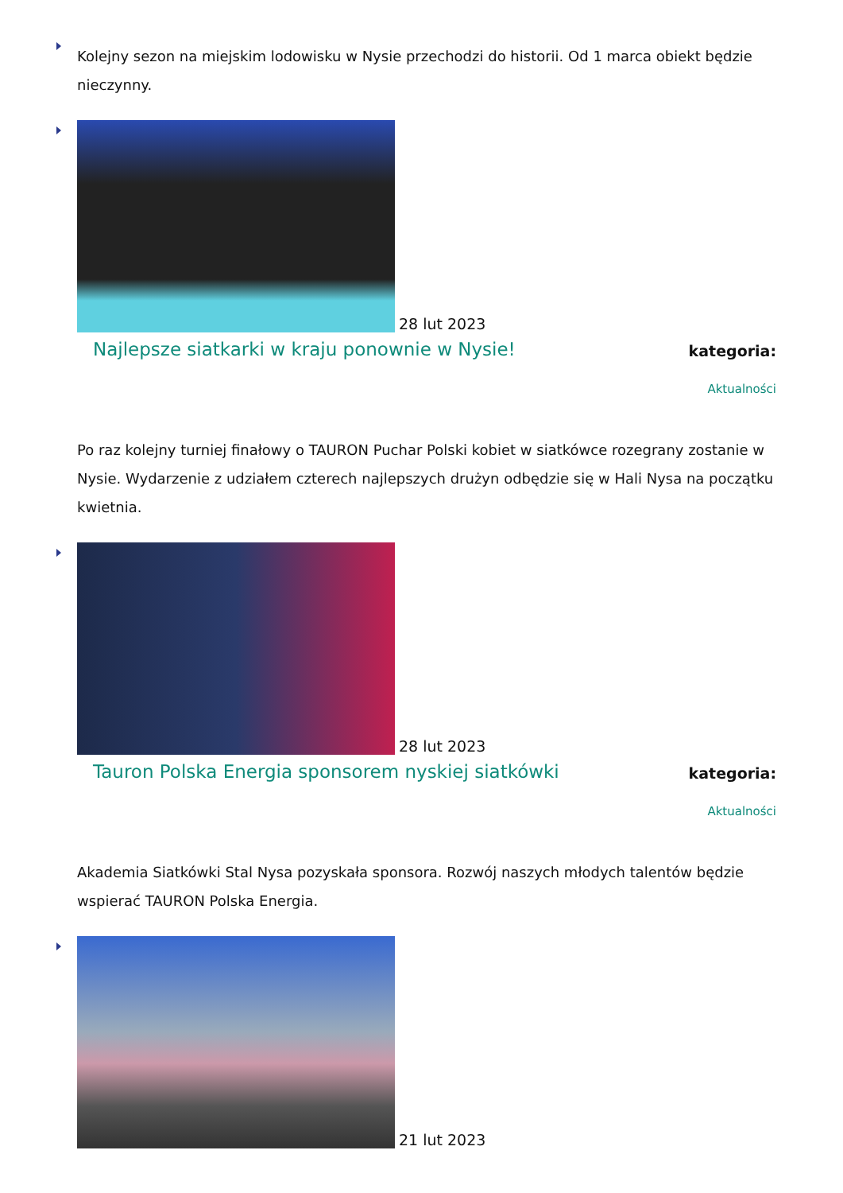Kolejny sezon na miejskim lodowisku w Nysie przechodzi do historii. Od 1 marca obiekt będzie nieczynny.
28 lut 2023
Najlepsze siatkarki w kraju ponownie w Nysie!
kategoria:
Aktualności
Po raz kolejny turniej finałowy o TAURON Puchar Polski kobiet w siatkówce rozegrany zostanie w Nysie. Wydarzenie z udziałem czterech najlepszych drużyn odbędzie się w Hali Nysa na początku kwietnia.
28 lut 2023
Tauron Polska Energia sponsorem nyskiej siatkówki
kategoria:
Aktualności
Akademia Siatkówki Stal Nysa pozyskała sponsora. Rozwój naszych młodych talentów będzie wspierać TAURON Polska Energia.
21 lut 2023